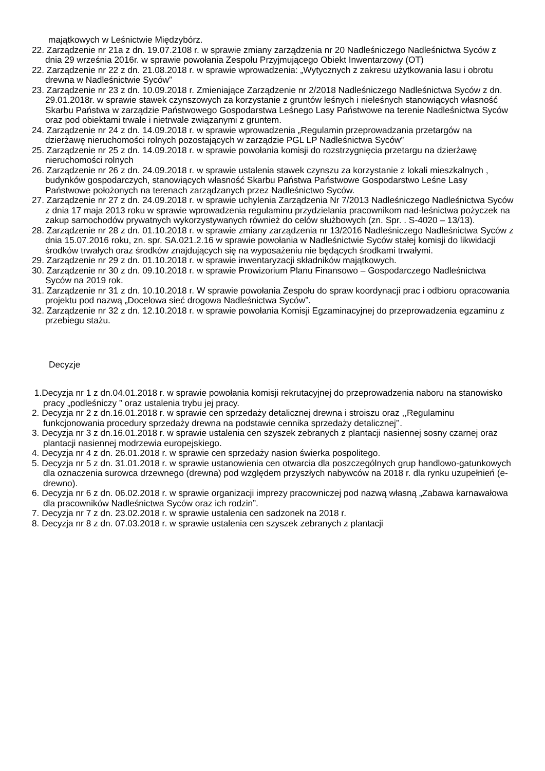majątkowych w Leśnictwie Międzybórz.
22. Zarządzenie nr 21a z dn. 19.07.2108 r. w sprawie zmiany zarządzenia nr 20 Nadleśniczego Nadleśnictwa Syców z dnia 29 września 2016r. w sprawie powołania Zespołu Przyjmującego Obiekt Inwentarzowy (OT)
22. Zarządzenie nr 22 z dn. 21.08.2018 r. w sprawie wprowadzenia: „Wytycznych z zakresu użytkowania lasu i obrotu drewna w Nadleśnictwie Syców”
23. Zarządzenie nr 23 z dn. 10.09.2018 r. Zmieniające Zarządzenie nr 2/2018 Nadleśniczego Nadleśnictwa Syców z dn. 29.01.2018r. w sprawie stawek czynszowych za korzystanie z gruntów leśnych i nieleśnych stanowiących własność Skarbu Państwa w zarządzie Państwowego Gospodarstwa Leśnego Lasy Państwowe na terenie Nadleśnictwa Syców oraz pod obiektami trwale i nietrwale związanymi z gruntem.
24. Zarządzenie nr 24 z dn. 14.09.2018 r. w sprawie wprowadzenia „Regulamin przeprowadzania przetargów na dzierżawę nieruchomości rolnych pozostających w zarządzie PGL LP Nadleśnictwa Syców”
25. Zarządzenie nr 25 z dn. 14.09.2018 r. w sprawie powołania komisji do rozstrzygnięcia przetargu na dzierżawę nieruchomości rolnych
26. Zarządzenie nr 26 z dn. 24.09.2018 r. w sprawie ustalenia stawek czynszu za korzystanie z lokali mieszkalnych , budynków gospodarczych, stanowiących własność Skarbu Państwa Państwowe Gospodarstwo Leśne Lasy Państwowe położonych na terenach zarządzanych przez Nadleśnictwo Syców.
27. Zarządzenie nr 27 z dn. 24.09.2018 r. w sprawie uchylenia Zarządzenia Nr 7/2013 Nadleśniczego Nadleśnictwa Syców z dnia 17 maja 2013 roku w sprawie wprowadzenia regulaminu przydzielania pracownikom nad-leśnictwa pożyczek na zakup samochodów prywatnych wykorzystywanych również do celów służbowych (zn. Spr. . S-4020 – 13/13).
28. Zarządzenie nr 28 z dn. 01.10.2018 r. w sprawie zmiany zarządzenia nr 13/2016 Nadleśniczego Nadleśnictwa Syców z dnia 15.07.2016 roku, zn. spr. SA.021.2.16 w sprawie powołania w Nadleśnictwie Syców stałej komisji do likwidacji środków trwałych oraz środków znajdujących się na wyposażeniu nie będących środkami trwałymi.
29. Zarządzenie nr 29 z dn. 01.10.2018 r. w sprawie inwentaryzacji składników majątkowych.
30. Zarządzenie nr 30 z dn. 09.10.2018 r. w sprawie Prowizorium Planu Finansowo – Gospodarczego Nadleśnictwa Syców na 2019 rok.
31. Zarządzenie nr 31 z dn. 10.10.2018 r. W sprawie powołania Zespołu do spraw koordynacji prac i odbioru opracowania projektu pod nazwą „Docelowa sieć drogowa Nadleśnictwa Syców”.
32. Zarządzenie nr 32 z dn. 12.10.2018 r. w sprawie powołania Komisji Egzaminacyjnej do przeprowadzenia egzaminu z przebiegu stażu.
Decyzje
1.Decyzja nr 1 z dn.04.01.2018 r. w sprawie powołania komisji rekrutacyjnej do przeprowadzenia naboru na stanowisko pracy „podleśniczy ” oraz ustalenia trybu jej pracy.
2. Decyzja nr 2 z dn.16.01.2018 r. w sprawie cen sprzedaży detalicznej drewna i stroiszu oraz ,,Regulaminu funkcjonowania procedury sprzedaży drewna na podstawie cennika sprzedaży detalicznej’’.
3. Decyzja nr 3 z dn.16.01.2018 r. w sprawie ustalenia cen szyszek zebranych z plantacji nasiennej sosny czarnej oraz plantacji nasiennej modrzewia europejskiego.
4. Decyzja nr 4 z dn. 26.01.2018 r. w sprawie cen sprzedaży nasion świerka pospolitego.
5. Decyzja nr 5 z dn. 31.01.2018 r. w sprawie ustanowienia cen otwarcia dla poszczególnych grup handlowo-gatunkowych dla oznaczenia surowca drzewnego (drewna) pod względem przyszłych nabywców na 2018 r. dla rynku uzupełnień (e-drewno).
6. Decyzja nr 6 z dn. 06.02.2018 r. w sprawie organizacji imprezy pracowniczej pod nazwą własną „Zabawa karnawałowa dla pracowników Nadleśnictwa Syców oraz ich rodzin”.
7. Decyzja nr 7 z dn. 23.02.2018 r. w sprawie ustalenia cen sadzonek na 2018 r.
8. Decyzja nr 8 z dn. 07.03.2018 r. w sprawie ustalenia cen szyszek zebranych z plantacji